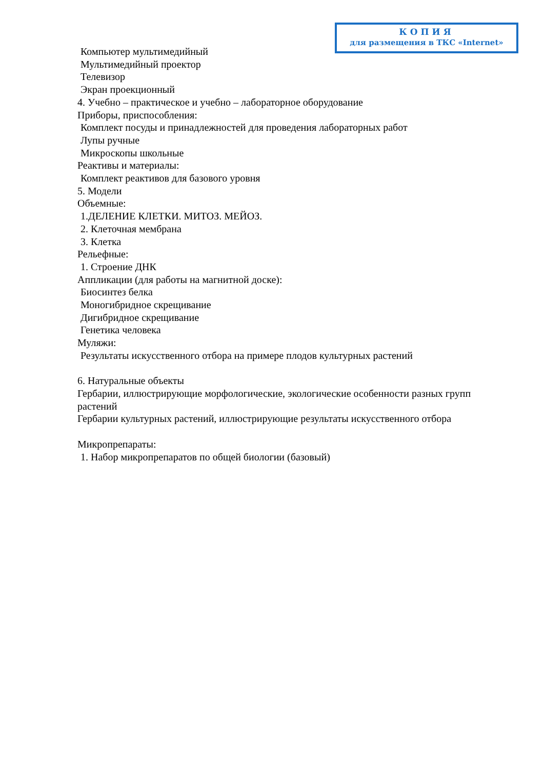КОПИЯ
для размещения в ТКС «Internet»
Компьютер мультимедийный
Мультимедийный проектор
Телевизор
Экран проекционный
4. Учебно – практическое и учебно – лабораторное оборудование
Приборы, приспособления:
Комплект посуды и принадлежностей для проведения лабораторных работ
Лупы ручные
Микроскопы школьные
Реактивы и материалы:
Комплект реактивов для базового уровня
5. Модели
Объемные:
1.ДЕЛЕНИЕ КЛЕТКИ. МИТОЗ. МЕЙОЗ.
2. Клеточная мембрана
3. Клетка
Рельефные:
1. Строение ДНК
Аппликации (для работы на магнитной доске):
Биосинтез белка
Моногибридное скрещивание
Дигибридное скрещивание
Генетика человека
Муляжи:
Результаты искусственного отбора на примере плодов культурных растений
6. Натуральные объекты
Гербарии, иллюстрирующие морфологические, экологические особенности разных групп растений
Гербарии культурных растений, иллюстрирующие результаты искусственного отбора
Микропрепараты:
1. Набор микропрепаратов по общей биологии (базовый)